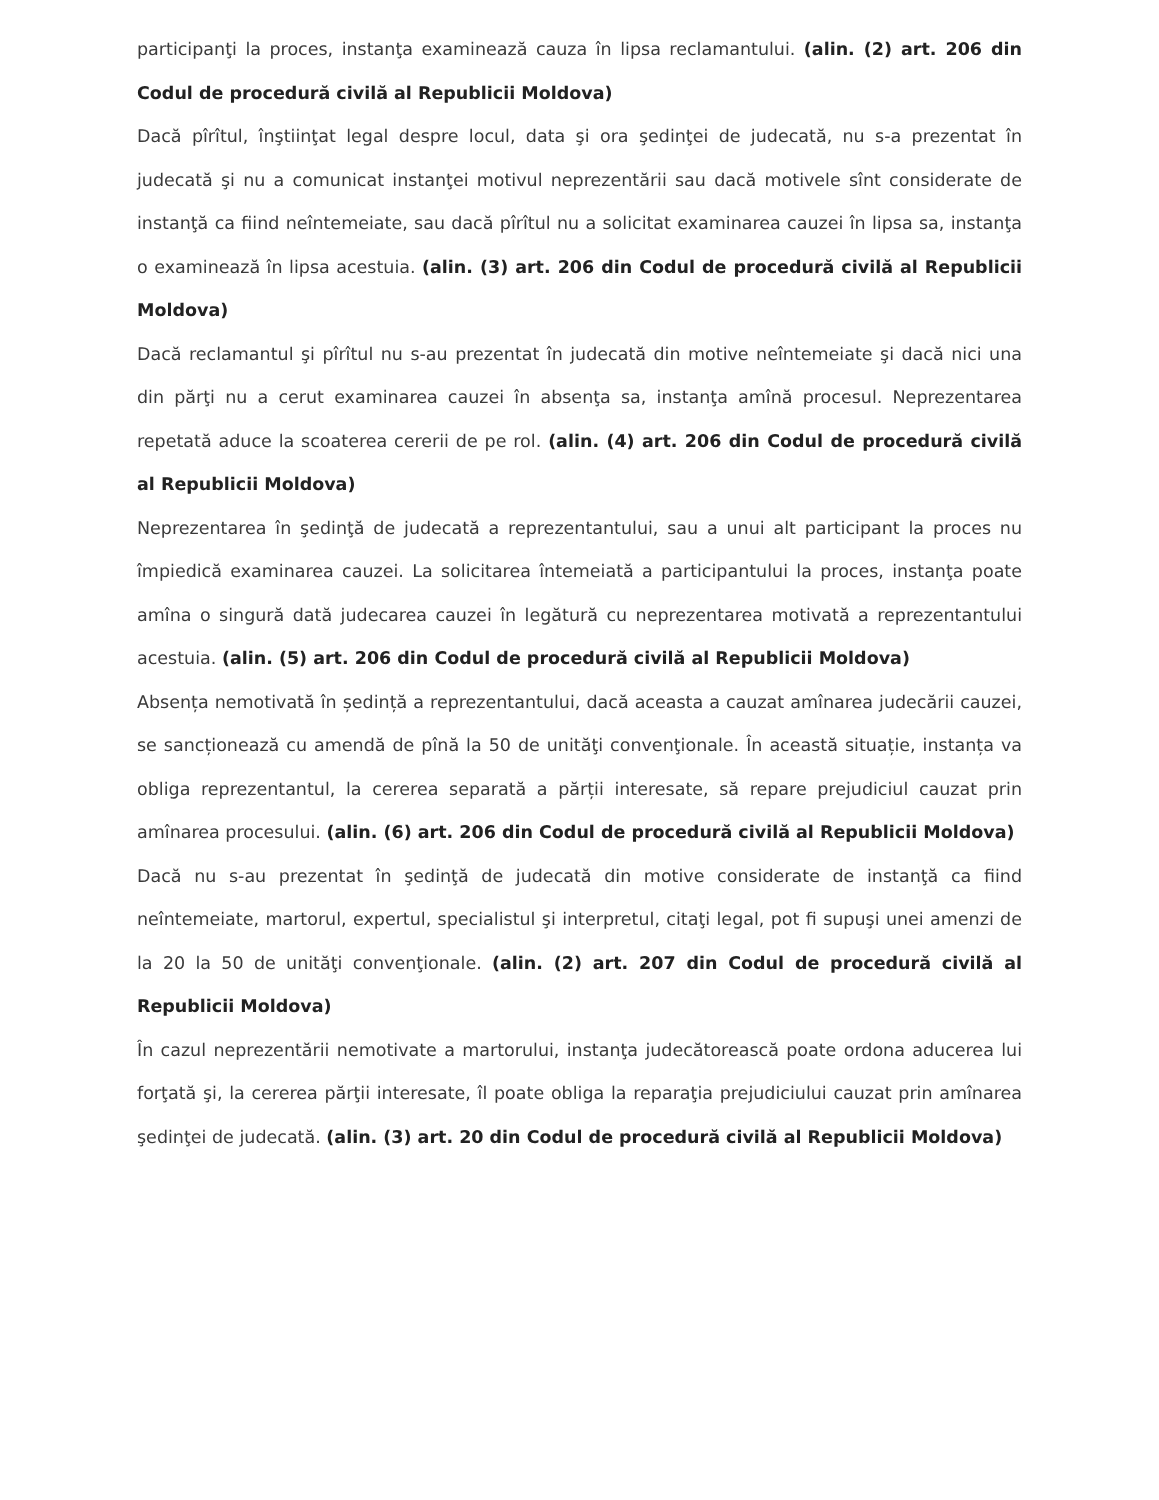participanţi la proces, instanţa examinează cauza în lipsa reclamantului. (alin. (2) art. 206 din Codul de procedură civilă al Republicii Moldova)
Dacă pîrîtul, înştiinţat legal despre locul, data şi ora şedinţei de judecată, nu s-a prezentat în judecată şi nu a comunicat instanţei motivul neprezentării sau dacă motivele sînt considerate de instanţă ca fiind neîntemeiate, sau dacă pîrîtul nu a solicitat examinarea cauzei în lipsa sa, instanţa o examinează în lipsa acestuia. (alin. (3) art. 206 din Codul de procedură civilă al Republicii Moldova)
Dacă reclamantul şi pîrîtul nu s-au prezentat în judecată din motive neîntemeiate şi dacă nici una din părţi nu a cerut examinarea cauzei în absenţa sa, instanţa amînă procesul. Neprezentarea repetată aduce la scoaterea cererii de pe rol. (alin. (4) art. 206 din Codul de procedură civilă al Republicii Moldova)
Neprezentarea în şedinţă de judecată a reprezentantului, sau a unui alt participant la proces nu împiedică examinarea cauzei. La solicitarea întemeiată a participantului la proces, instanţa poate amîna o singură dată judecarea cauzei în legătură cu neprezentarea motivată a reprezentantului acestuia. (alin. (5) art. 206 din Codul de procedură civilă al Republicii Moldova)
Absența nemotivată în ședință a reprezentantului, dacă aceasta a cauzat amînarea judecării cauzei, se sancționează cu amendă de pînă la 50 de unităţi convenţionale. În această situație, instanța va obliga reprezentantul, la cererea separată a părții interesate, să repare prejudiciul cauzat prin amînarea procesului. (alin. (6) art. 206 din Codul de procedură civilă al Republicii Moldova)
Dacă nu s-au prezentat în şedinţă de judecată din motive considerate de instanţă ca fiind neîntemeiate, martorul, expertul, specialistul şi interpretul, citaţi legal, pot fi supuşi unei amenzi de la 20 la 50 de unităţi convenţionale. (alin. (2) art. 207 din Codul de procedură civilă al Republicii Moldova)
În cazul neprezentării nemotivate a martorului, instanţa judecătorească poate ordona aducerea lui forţată şi, la cererea părţii interesate, îl poate obliga la reparaţia prejudiciului cauzat prin amînarea şedinţei de judecată. (alin. (3) art. 20 din Codul de procedură civilă al Republicii Moldova)